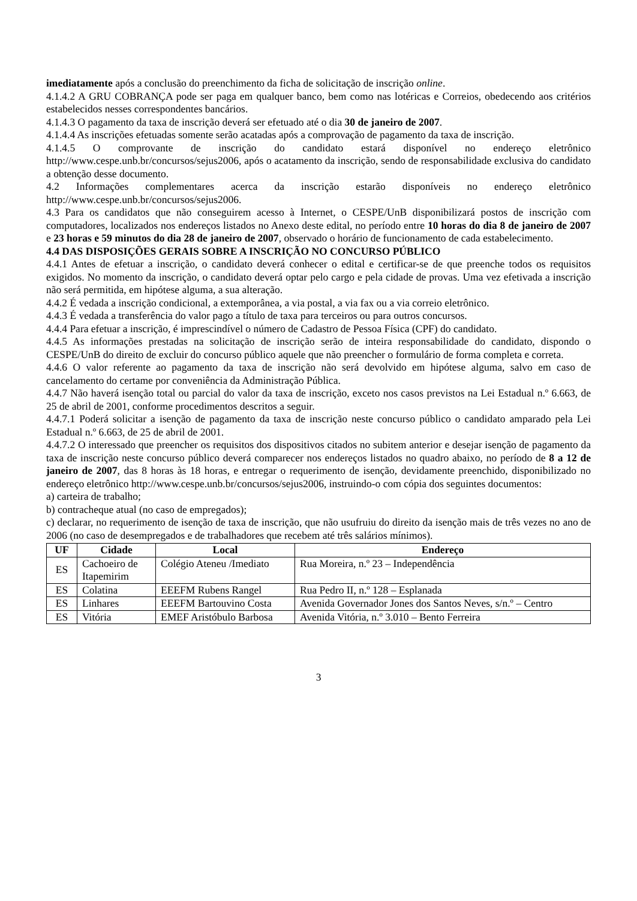imediatamente após a conclusão do preenchimento da ficha de solicitação de inscrição online.
4.1.4.2 A GRU COBRANÇA pode ser paga em qualquer banco, bem como nas lotéricas e Correios, obedecendo aos critérios estabelecidos nesses correspondentes bancários.
4.1.4.3 O pagamento da taxa de inscrição deverá ser efetuado até o dia 30 de janeiro de 2007.
4.1.4.4 As inscrições efetuadas somente serão acatadas após a comprovação de pagamento da taxa de inscrição.
4.1.4.5 O comprovante de inscrição do candidato estará disponível no endereço eletrônico http://www.cespe.unb.br/concursos/sejus2006, após o acatamento da inscrição, sendo de responsabilidade exclusiva do candidato a obtenção desse documento.
4.2 Informações complementares acerca da inscrição estarão disponíveis no endereço eletrônico http://www.cespe.unb.br/concursos/sejus2006.
4.3 Para os candidatos que não conseguirem acesso à Internet, o CESPE/UnB disponibilizará postos de inscrição com computadores, localizados nos endereços listados no Anexo deste edital, no período entre 10 horas do dia 8 de janeiro de 2007 e 23 horas e 59 minutos do dia 28 de janeiro de 2007, observado o horário de funcionamento de cada estabelecimento.
4.4 DAS DISPOSIÇÕES GERAIS SOBRE A INSCRIÇÃO NO CONCURSO PÚBLICO
4.4.1 Antes de efetuar a inscrição, o candidato deverá conhecer o edital e certificar-se de que preenche todos os requisitos exigidos. No momento da inscrição, o candidato deverá optar pelo cargo e pela cidade de provas. Uma vez efetivada a inscrição não será permitida, em hipótese alguma, a sua alteração.
4.4.2 É vedada a inscrição condicional, a extemporânea, a via postal, a via fax ou a via correio eletrônico.
4.4.3 É vedada a transferência do valor pago a título de taxa para terceiros ou para outros concursos.
4.4.4 Para efetuar a inscrição, é imprescindível o número de Cadastro de Pessoa Física (CPF) do candidato.
4.4.5 As informações prestadas na solicitação de inscrição serão de inteira responsabilidade do candidato, dispondo o CESPE/UnB do direito de excluir do concurso público aquele que não preencher o formulário de forma completa e correta.
4.4.6 O valor referente ao pagamento da taxa de inscrição não será devolvido em hipótese alguma, salvo em caso de cancelamento do certame por conveniência da Administração Pública.
4.4.7 Não haverá isenção total ou parcial do valor da taxa de inscrição, exceto nos casos previstos na Lei Estadual n.º 6.663, de 25 de abril de 2001, conforme procedimentos descritos a seguir.
4.4.7.1 Poderá solicitar a isenção de pagamento da taxa de inscrição neste concurso público o candidato amparado pela Lei Estadual n.º 6.663, de 25 de abril de 2001.
4.4.7.2 O interessado que preencher os requisitos dos dispositivos citados no subitem anterior e desejar isenção de pagamento da taxa de inscrição neste concurso público deverá comparecer nos endereços listados no quadro abaixo, no período de 8 a 12 de janeiro de 2007, das 8 horas às 18 horas, e entregar o requerimento de isenção, devidamente preenchido, disponibilizado no endereço eletrônico http://www.cespe.unb.br/concursos/sejus2006, instruindo-o com cópia dos seguintes documentos:
a) carteira de trabalho;
b) contracheque atual (no caso de empregados);
c) declarar, no requerimento de isenção de taxa de inscrição, que não usufruiu do direito da isenção mais de três vezes no ano de 2006 (no caso de desempregados e de trabalhadores que recebem até três salários mínimos).
| UF | Cidade | Local | Endereço |
| --- | --- | --- | --- |
| ES | Cachoeiro de Itapemirim | Colégio Ateneu /Imediato | Rua Moreira, n.º 23 – Independência |
| ES | Colatina | EEEFM Rubens Rangel | Rua Pedro II, n.º 128 – Esplanada |
| ES | Linhares | EEEFM Bartouvino Costa | Avenida Governador Jones dos Santos Neves, s/n.º – Centro |
| ES | Vitória | EMEF Aristóbulo Barbosa | Avenida Vitória, n.º 3.010 – Bento Ferreira |
3